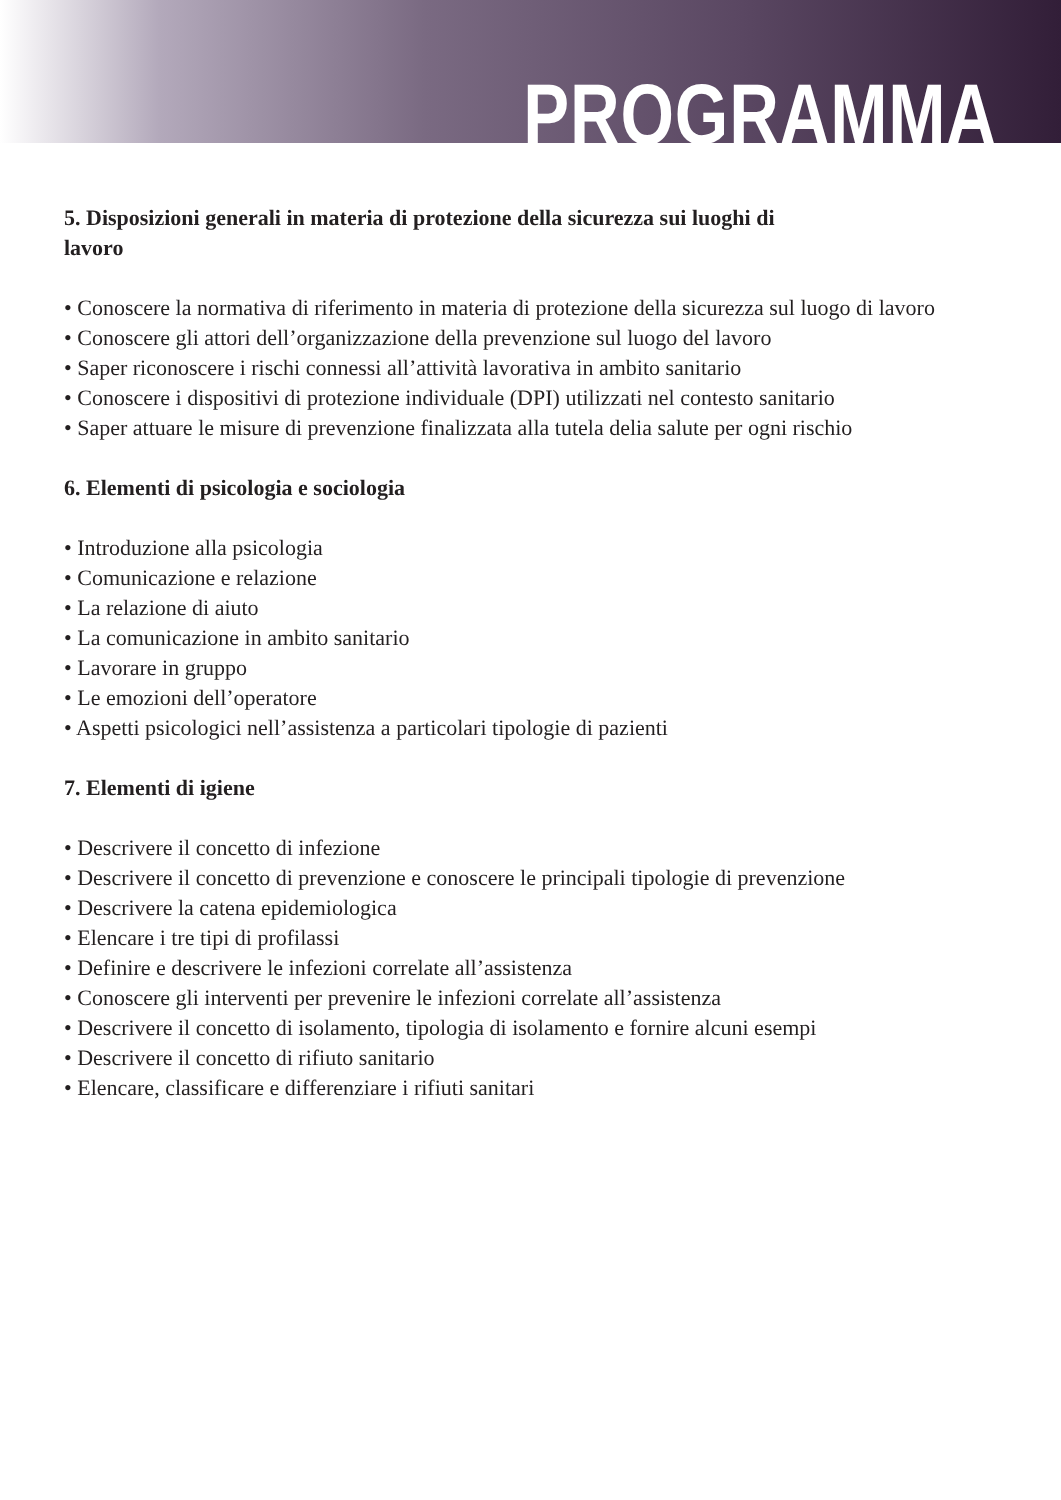PROGRAMMA
5. Disposizioni generali in materia di protezione della sicurezza sui luoghi di
lavoro
• Conoscere la normativa di riferimento in materia di protezione della sicurezza sul luogo di lavoro
• Conoscere gli attori dell’organizzazione della prevenzione sul luogo del lavoro
• Saper riconoscere i rischi connessi all’attività lavorativa in ambito sanitario
• Conoscere i dispositivi di protezione individuale (DPI) utilizzati nel contesto sanitario
• Saper attuare le misure di prevenzione finalizzata alla tutela delia salute per ogni rischio
6. Elementi di psicologia e sociologia
• Introduzione alla psicologia
• Comunicazione e relazione
• La relazione di aiuto
• La comunicazione in ambito sanitario
• Lavorare in gruppo
• Le emozioni dell’operatore
• Aspetti psicologici nell’assistenza a particolari tipologie di pazienti
7. Elementi di igiene
• Descrivere il concetto di infezione
• Descrivere il concetto di prevenzione e conoscere le principali tipologie di prevenzione
• Descrivere la catena epidemiologica
• Elencare i tre tipi di profilassi
• Definire e descrivere le infezioni correlate all’assistenza
• Conoscere gli interventi per prevenire le infezioni correlate all’assistenza
• Descrivere il concetto di isolamento, tipologia di isolamento e fornire alcuni esempi
• Descrivere il concetto di rifiuto sanitario
• Elencare, classificare e differenziare i rifiuti sanitari